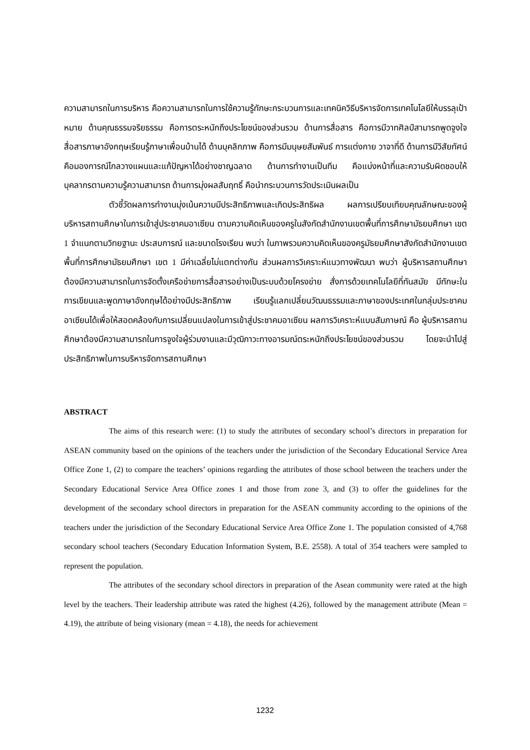ความสามารถในการบริหาร คือความสามารถในการใช้ความรู้ทักษะกระบวนการและเทคนิควิธีบริหารจัดการเทคโนโลยีให้บรรลุเป้าหมาย ด้านคุณธรรมจริยธรรม คือการตระหนักถึงประโยชน์ของส่วนรวม ด้านการสื่อสาร คือการมีวาทศิลป์สามารถพูดจูงใจสื่อสารภาษาอังกฤษเรียนรู้ภาษาเพื่อนบ้านได้ ด้านบุคลิกภาพ คือการมีมนุษยสัมพันธ์ การแต่งกาย วาจาที่ดี ด้านการมีวิสัยทัศน์ คือมองการณ์ไกลวางแผนและแก้ปัญหาได้อย่างชาญฉลาด ด้านการทำงานเป็นทีม คือแบ่งหน้าที่และความรับผิดชอบให้บุคลากรตามความรู้ความสามารถ ด้านการมุ่งผลสัมฤทธิ์ คือนำกระบวนการวัดประเมินผลเป็น
ตัวชี้วัดผลการทำงานมุ่งเน้นความมีประสิทธิภาพและเกิดประสิทธิผล ผลการเปรียบเทียบคุณลักษณะของผู้บริหารสถานศึกษาในการเข้าสู่ประชาคมอาเซียน ตามความคิดเห็นของครูในสังกัดสำนักงานเขตพื้นที่การศึกษามัธยมศึกษา เขต 1 จำแนกตามวิทยฐานะ ประสบการณ์ และขนาดโรงเรียน พบว่า ในภาพรวมความคิดเห็นของครูมัธยมศึกษาสังกัดสำนักงานเขตพื้นที่การศึกษามัธยมศึกษา เขต 1 มีค่าเฉลี่ยไม่แตกต่างกัน ส่วนผลการวิเคราะห์แนวทางพัฒนา พบว่า ผู้บริหารสถานศึกษาต้องมีความสามารถในการจัดตั้งเครือข่ายการสื่อสารอย่างเป็นระบบด้วยโครงข่าย สั่งการด้วยเทคโนโลยีที่ทันสมัย มีทักษะในการเขียนและพูดภาษาอังกฤษได้อย่างมีประสิทธิภาพ เรียนรู้แลกเปลี่ยนวัฒนธรรมและภาษาของประเทศในกลุ่มประชาคมอาเซียนได้เพื่อให้สอดคล้องกับการเปลี่ยนแปลงในการเข้าสู่ประชาคมอาเซียน ผลการวิเคราะห์แบบสัมภาษณ์ คือ ผู้บริหารสถานศึกษาต้องมีความสามารถในการจูงใจผู้ร่วมงานและมีวุฒิภาวะทางอารมณ์ตระหนักถึงประโยชน์ของส่วนรวม โดยจะนำไปสู่ประสิทธิภาพในการบริหารจัดการสถานศึกษา
ABSTRACT
The aims of this research were: (1) to study the attributes of secondary school’s directors in preparation for ASEAN community based on the opinions of the teachers under the jurisdiction of the Secondary Educational Service Area Office Zone 1, (2) to compare the teachers’ opinions regarding the attributes of those school between the teachers under the Secondary Educational Service Area Office zones 1 and those from zone 3, and (3) to offer the guidelines for the development of the secondary school directors in preparation for the ASEAN community according to the opinions of the teachers under the jurisdiction of the Secondary Educational Service Area Office Zone 1. The population consisted of 4,768 secondary school teachers (Secondary Education Information System, B.E. 2558). A total of 354 teachers were sampled to represent the population.
The attributes of the secondary school directors in preparation of the Asean community were rated at the high level by the teachers. Their leadership attribute was rated the highest (4.26), followed by the management attribute (Mean = 4.19), the attribute of being visionary (mean = 4.18), the needs for achievement
1232